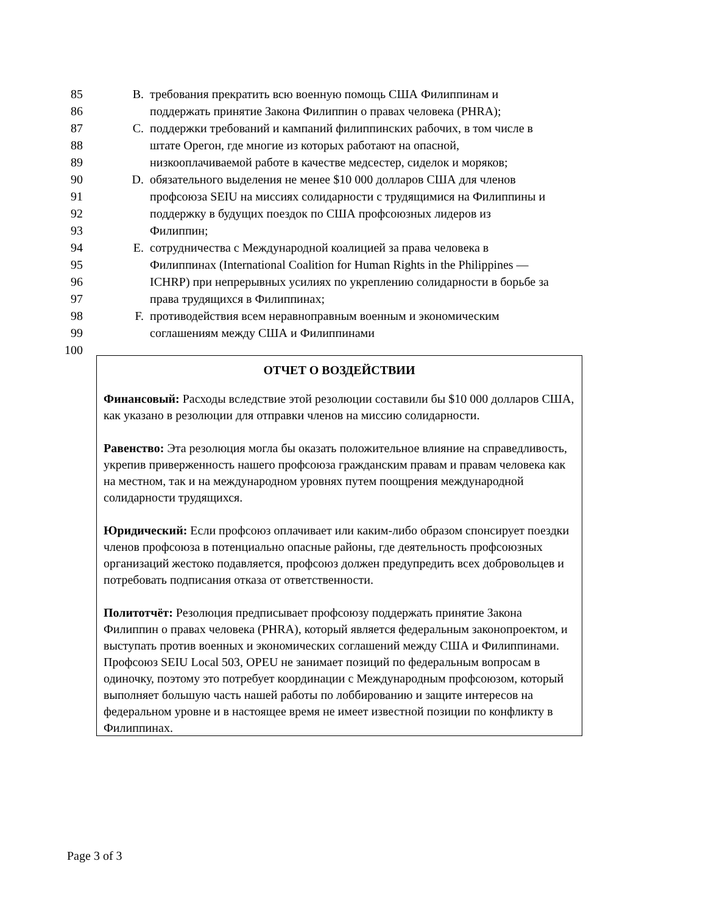85 B. требования прекратить всю военную помощь США Филиппинам и
86 поддержать принятие Закона Филиппин о правах человека (PHRA);
87 C. поддержки требований и кампаний филиппинских рабочих, в том числе в
88 штате Орегон, где многие из которых работают на опасной,
89 низкооплачиваемой работе в качестве медсестер, сиделок и моряков;
90 D. обязательного выделения не менее $10 000 долларов США для членов
91 профсоюза SEIU на миссиях солидарности с трудящимися на Филиппины и
92 поддержку в будущих поездок по США профсоюзных лидеров из
93 Филиппин;
94 E. сотрудничества с Международной коалицией за права человека в
95 Филиппинах (International Coalition for Human Rights in the Philippines —
96 ICHRP) при непрерывных усилиях по укреплению солидарности в борьбе за
97 права трудящихся в Филиппинах;
98 F. противодействия всем неравноправным военным и экономическим
99 соглашениям между США и Филиппинами
100
ОТЧЕТ О ВОЗДЕЙСТВИИ
Финансовый: Расходы вследствие этой резолюции составили бы $10 000 долларов США, как указано в резолюции для отправки членов на миссию солидарности.
Равенство: Эта резолюция могла бы оказать положительное влияние на справедливость, укрепив приверженность нашего профсоюза гражданским правам и правам человека как на местном, так и на международном уровнях путем поощрения международной солидарности трудящихся.
Юридический: Если профсоюз оплачивает или каким-либо образом спонсирует поездки членов профсоюза в потенциально опасные районы, где деятельность профсоюзных организаций жестоко подавляется, профсоюз должен предупредить всех добровольцев и потребовать подписания отказа от ответственности.
Политотчёт: Резолюция предписывает профсоюзу поддержать принятие Закона Филиппин о правах человека (PHRA), который является федеральным законопроектом, и выступать против военных и экономических соглашений между США и Филиппинами. Профсоюз SEIU Local 503, OPEU не занимает позиций по федеральным вопросам в одиночку, поэтому это потребует координации с Международным профсоюзом, который выполняет большую часть нашей работы по лоббированию и защите интересов на федеральном уровне и в настоящее время не имеет известной позиции по конфликту в Филиппинах.
Page 3 of 3